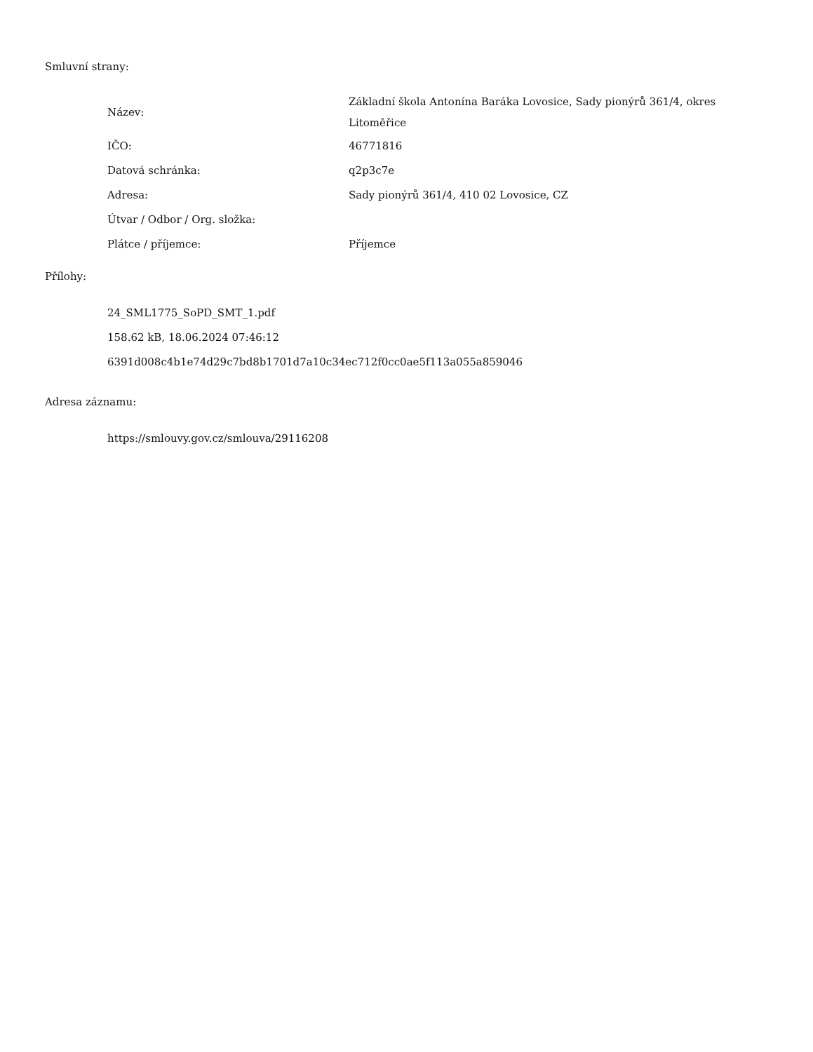Smluvní strany:
| Název: | Základní škola Antonína Baráka Lovosice, Sady pionýrů 361/4, okres Litoměřice |
| IČO: | 46771816 |
| Datová schránka: | q2p3c7e |
| Adresa: | Sady pionýrů 361/4, 410 02 Lovosice, CZ |
| Útvar / Odbor / Org. složka: | |
| Plátce / příjemce: | Příjemce |
Přílohy:
24_SML1775_SoPD_SMT_1.pdf
158.62 kB, 18.06.2024 07:46:12
6391d008c4b1e74d29c7bd8b1701d7a10c34ec712f0cc0ae5f113a055a859046
Adresa záznamu:
https://smlouvy.gov.cz/smlouva/29116208